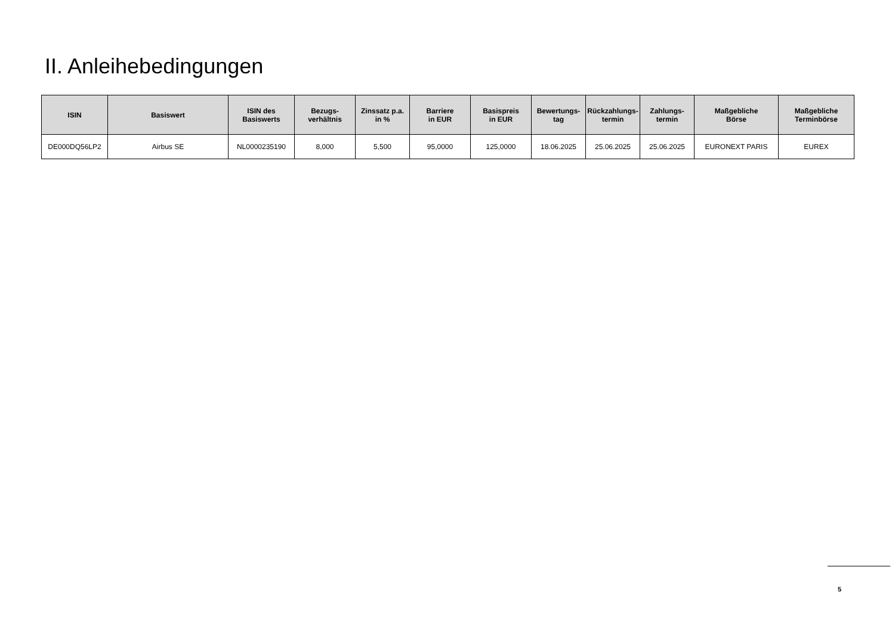II. Anleihebedingungen
| ISIN | Basiswert | ISIN des Basiswerts | Bezugs- verhältnis | Zinssatz p.a. in % | Barriere in EUR | Basispreis in EUR | Bewertungs- tag | Rückzahlungs- termin | Zahlungs- termin | Maßgebliche Börse | Maßgebliche Terminbörse |
| --- | --- | --- | --- | --- | --- | --- | --- | --- | --- | --- | --- |
| DE000DQ56LP2 | Airbus SE | NL0000235190 | 8,000 | 5,500 | 95,0000 | 125,0000 | 18.06.2025 | 25.06.2025 | 25.06.2025 | EURONEXT PARIS | EUREX |
5